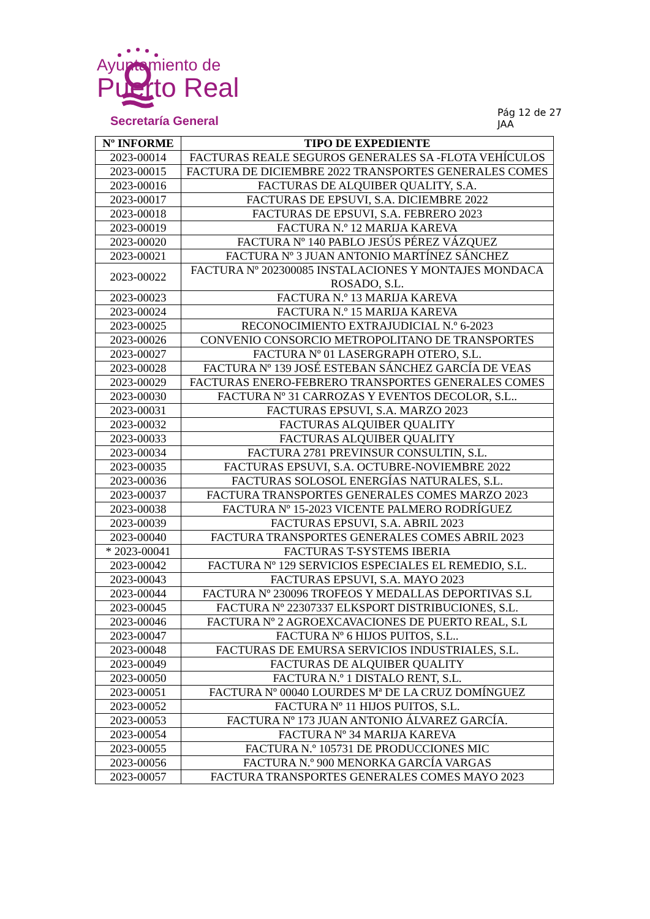Ayuntamiento de
Puerto Real
Secretaría General
Pág 12 de 27
JAA
| Nº INFORME | TIPO DE EXPEDIENTE |
| --- | --- |
| 2023-00014 | FACTURAS REALE SEGUROS GENERALES SA -FLOTA VEHÍCULOS |
| 2023-00015 | FACTURA DE DICIEMBRE 2022 TRANSPORTES GENERALES COMES |
| 2023-00016 | FACTURAS DE ALQUIBER QUALITY, S.A. |
| 2023-00017 | FACTURAS DE EPSUVI, S.A. DICIEMBRE 2022 |
| 2023-00018 | FACTURAS DE EPSUVI, S.A. FEBRERO 2023 |
| 2023-00019 | FACTURA N.º 12 MARIJA KAREVA |
| 2023-00020 | FACTURA Nº 140 PABLO JESÚS PÉREZ VÁZQUEZ |
| 2023-00021 | FACTURA Nº 3 JUAN ANTONIO MARTÍNEZ SÁNCHEZ |
| 2023-00022 | FACTURA Nº 202300085 INSTALACIONES Y MONTAJES MONDACA ROSADO, S.L. |
| 2023-00023 | FACTURA N.º 13 MARIJA KAREVA |
| 2023-00024 | FACTURA N.º 15 MARIJA KAREVA |
| 2023-00025 | RECONOCIMIENTO EXTRAJUDICIAL N.º 6-2023 |
| 2023-00026 | CONVENIO CONSORCIO METROPOLITANO DE TRANSPORTES |
| 2023-00027 | FACTURA Nº 01 LASERGRAPH OTERO, S.L. |
| 2023-00028 | FACTURA Nº 139 JOSÉ ESTEBAN SÁNCHEZ GARCÍA DE VEAS |
| 2023-00029 | FACTURAS ENERO-FEBRERO TRANSPORTES GENERALES COMES |
| 2023-00030 | FACTURA Nº 31 CARROZAS Y EVENTOS DECOLOR, S.L.. |
| 2023-00031 | FACTURAS EPSUVI, S.A. MARZO 2023 |
| 2023-00032 | FACTURAS ALQUIBER QUALITY |
| 2023-00033 | FACTURAS ALQUIBER QUALITY |
| 2023-00034 | FACTURA 2781 PREVINSUR CONSULTIN, S.L. |
| 2023-00035 | FACTURAS EPSUVI, S.A. OCTUBRE-NOVIEMBRE 2022 |
| 2023-00036 | FACTURAS SOLOSOL ENERGÍAS NATURALES, S.L. |
| 2023-00037 | FACTURA TRANSPORTES GENERALES COMES MARZO 2023 |
| 2023-00038 | FACTURA Nº 15-2023 VICENTE PALMERO RODRÍGUEZ |
| 2023-00039 | FACTURAS EPSUVI, S.A. ABRIL 2023 |
| 2023-00040 | FACTURA TRANSPORTES GENERALES COMES ABRIL 2023 |
| * 2023-00041 | FACTURAS T-SYSTEMS IBERIA |
| 2023-00042 | FACTURA Nº 129 SERVICIOS ESPECIALES EL REMEDIO, S.L. |
| 2023-00043 | FACTURAS EPSUVI, S.A. MAYO 2023 |
| 2023-00044 | FACTURA Nº 230096 TROFEOS Y MEDALLAS DEPORTIVAS S.L |
| 2023-00045 | FACTURA Nº 22307337 ELKSPORT DISTRIBUCIONES, S.L. |
| 2023-00046 | FACTURA Nº 2 AGROEXCAVACIONES DE PUERTO REAL, S.L |
| 2023-00047 | FACTURA Nº 6 HIJOS PUITOS, S.L.. |
| 2023-00048 | FACTURAS DE EMURSA SERVICIOS INDUSTRIALES, S.L. |
| 2023-00049 | FACTURAS DE ALQUIBER QUALITY |
| 2023-00050 | FACTURA N.º 1 DISTALO RENT, S.L. |
| 2023-00051 | FACTURA Nº 00040 LOURDES Mª DE LA CRUZ DOMÍNGUEZ |
| 2023-00052 | FACTURA Nº 11 HIJOS PUITOS, S.L. |
| 2023-00053 | FACTURA Nº 173 JUAN ANTONIO ÁLVAREZ GARCÍA. |
| 2023-00054 | FACTURA Nº 34 MARIJA KAREVA |
| 2023-00055 | FACTURA N.º 105731 DE PRODUCCIONES MIC |
| 2023-00056 | FACTURA N.º 900 MENORKA GARCÍA VARGAS |
| 2023-00057 | FACTURA TRANSPORTES GENERALES COMES MAYO 2023 |